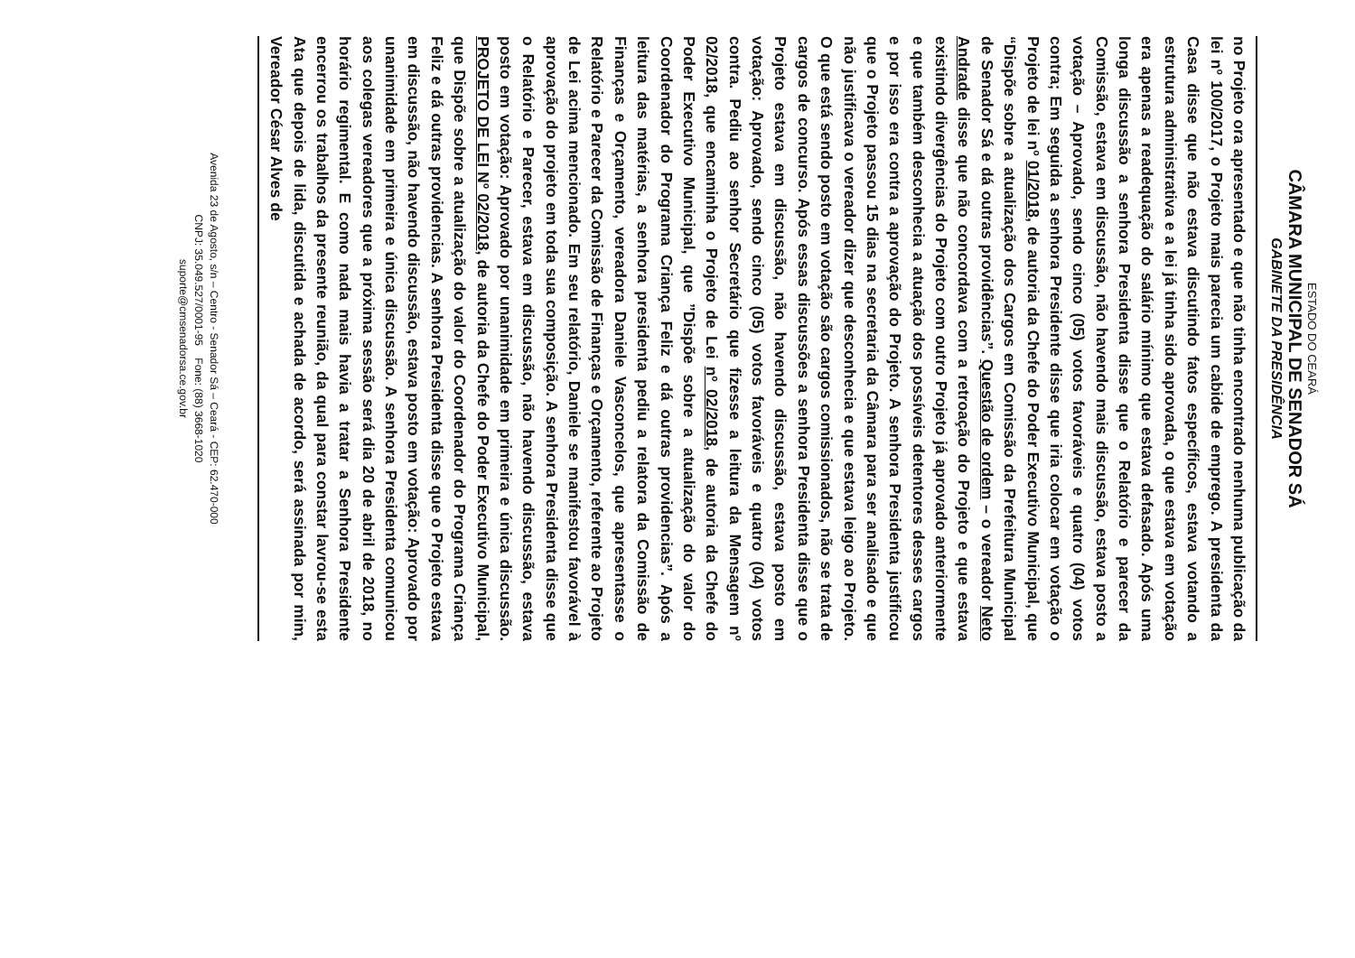ESTADO DO CEARÁ
CÂMARA MUNICIPAL DE SENADOR SÁ
GABINETE DA PRESIDÊNCIA
no Projeto ora apresentado e que não tinha encontrado nenhuma publicação da lei nº 100/2017, o Projeto mais parecia um cabide de emprego. A presidenta da Casa disse que não estava discutindo fatos específicos, estava votando a estrutura administrativa e a lei já tinha sido aprovada, o que estava em votação era apenas a readequação do salário mínimo que estava defasado. Após uma longa discussão a senhora Presidenta disse que o Relatório e parecer da Comissão, estava em discussão, não havendo mais discussão, estava posto a votação – Aprovado, sendo cinco (05) votos favoráveis e quatro (04) votos contra; Em seguida a senhora Presidente disse que iria colocar em votação o Projeto de lei nº 01/2018, de autoria da Chefe do Poder Executivo Municipal, que “Dispõe sobre a atualização dos Cargos em Comissão da Prefeitura Municipal de Senador Sá e dá outras providências”. Questão de ordem – o vereador Neto Andrade disse que não concordava com a retroação do Projeto e que estava existindo divergências do Projeto com outro Projeto já aprovado anteriormente e que também desconhecia a atuação dos possíveis detentores desses cargos e por isso era contra a aprovação do Projeto. A senhora Presidenta justificou que o Projeto passou 15 dias na secretaria da Câmara para ser analisado e que não justificava o vereador dizer que desconhecia e que estava leigo ao Projeto. O que está sendo posto em votação são cargos comissionados, não se trata de cargos de concurso. Após essas discussões a senhora Presidenta disse que o Projeto estava em discussão, não havendo discussão, estava posto em votação: Aprovado, sendo cinco (05) votos favoráveis e quatro (04) votos contra. Pediu ao senhor Secretário que fizesse a leitura da Mensagem nº 02/2018, que encaminha o Projeto de Lei nº 02/2018, de autoria da Chefe do Poder Executivo Municipal, que ”Dispõe sobre a atualização do valor do Coordenador do Programa Criança Feliz e dá outras providencias”. Após a leitura das matérias, a senhora presidenta pediu a relatora da Comissão de Finanças e Orçamento, vereadora Daniele Vasconcelos, que apresentasse o Relatório e Parecer da Comissão de Finanças e Orçamento, referente ao Projeto de Lei acima mencionado. Em seu relatório, Daniele se manifestou favorável à aprovação do projeto em toda sua composição. A senhora Presidenta disse que o Relatório e Parecer, estava em discussão, não havendo discussão, estava posto em votação: Aprovado por unanimidade em primeira e única discussão. PROJETO DE LEI Nº 02/2018, de autoria da Chefe do Poder Executivo Municipal, que Dispõe sobre a atualização do valor do Coordenador do Programa Criança Feliz e dá outras providencias. A senhora Presidenta disse que o Projeto estava em discussão, não havendo discussão, estava posto em votação: Aprovado por unanimidade em primeira e única discussão. A senhora Presidenta comunicou aos colegas vereadores que a próxima sessão será dia 20 de abril de 2018, no horário regimental. E como nada mais havia a tratar a Senhora Presidente encerrou os trabalhos da presente reunião, da qual para constar lavrou-se esta Ata que depois de lida, discutida e achada de acordo, será assinada por mim, Vereador César Alves de
Avenida 23 de Agosto, s/n – Centro - Senador Sá – Ceará - CEP: 62.470-000
CNPJ: 35.049.527/0001-95 Fone: (88) 3668-1020
suporte@cmsenadorsa.ce.gov.br